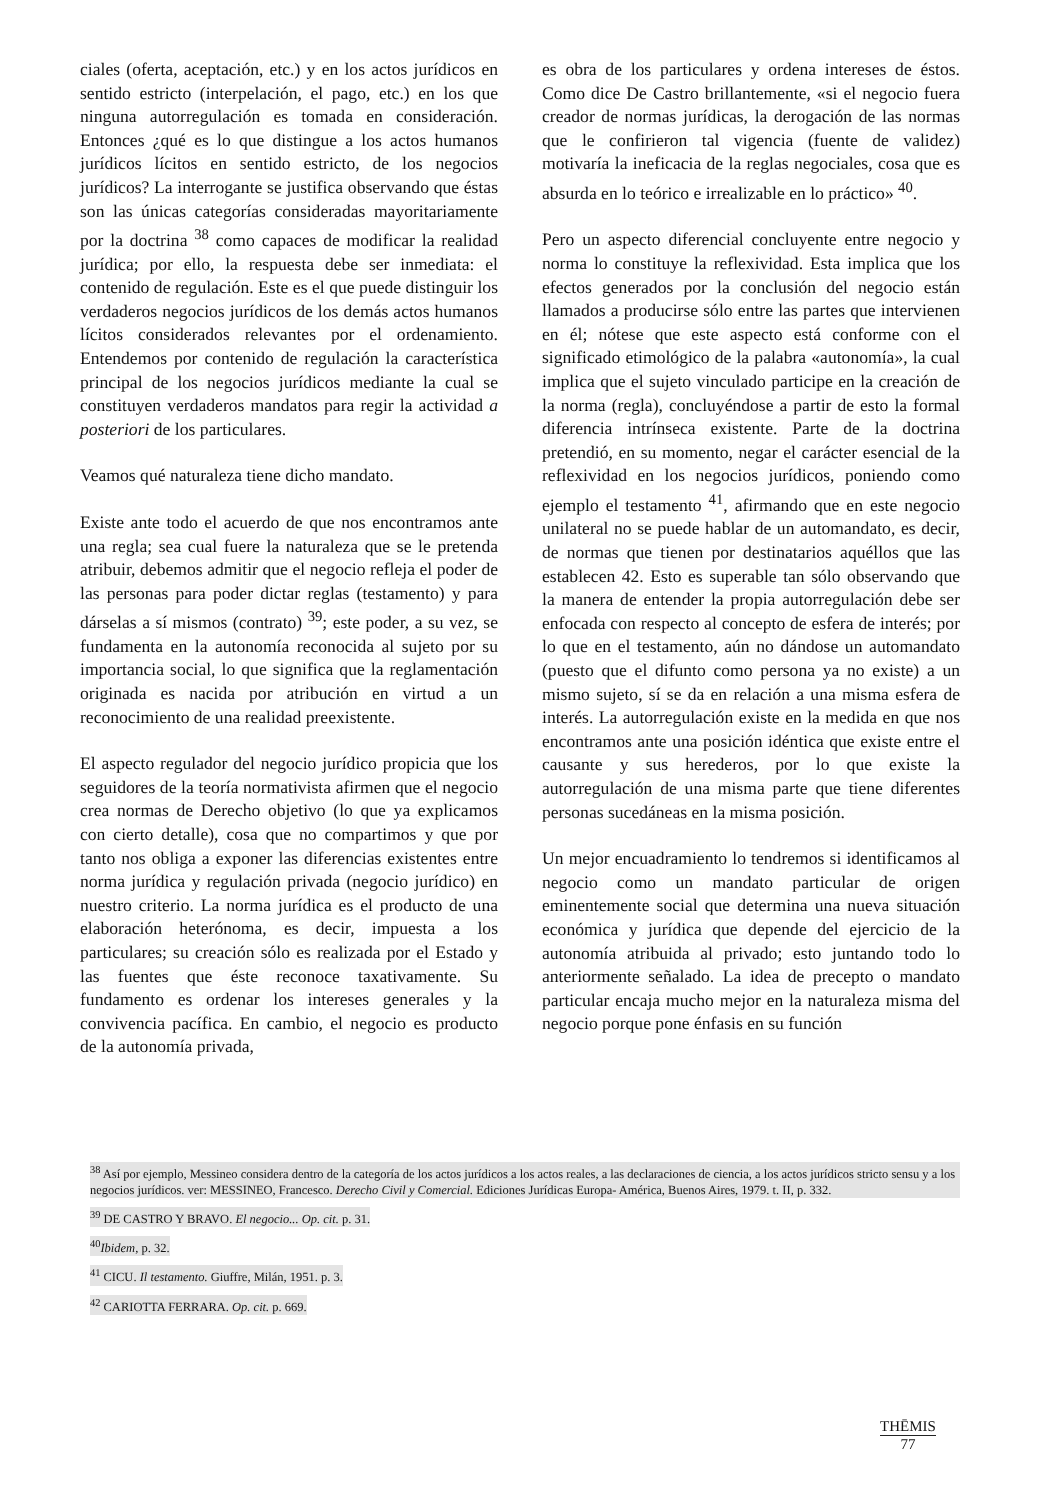ciales (oferta, aceptación, etc.) y en los actos jurídicos en sentido estricto (interpelación, el pago, etc.) en los que ninguna autorregulación es tomada en consideración. Entonces ¿qué es lo que distingue a los actos humanos jurídicos lícitos en sentido estricto, de los negocios jurídicos? La interrogante se justifica observando que éstas son las únicas categorías consideradas mayoritariamente por la doctrina <sup>38</sup> como capaces de modificar la realidad jurídica; por ello, la respuesta debe ser inmediata: el contenido de regulación. Este es el que puede distinguir los verdaderos negocios jurídicos de los demás actos humanos lícitos considerados relevantes por el ordenamiento. Entendemos por contenido de regulación la característica principal de los negocios jurídicos mediante la cual se constituyen verdaderos mandatos para regir la actividad a posteriori de los particulares.
Veamos qué naturaleza tiene dicho mandato.
Existe ante todo el acuerdo de que nos encontramos ante una regla; sea cual fuere la naturaleza que se le pretenda atribuir, debemos admitir que el negocio refleja el poder de las personas para poder dictar reglas (testamento) y para dárselas a sí mismos (contrato) <sup>39</sup>; este poder, a su vez, se fundamenta en la autonomía reconocida al sujeto por su importancia social, lo que significa que la reglamentación originada es nacida por atribución en virtud a un reconocimiento de una realidad preexistente.
El aspecto regulador del negocio jurídico propicia que los seguidores de la teoría normativista afirmen que el negocio crea normas de Derecho objetivo (lo que ya explicamos con cierto detalle), cosa que no compartimos y que por tanto nos obliga a exponer las diferencias existentes entre norma jurídica y regulación privada (negocio jurídico) en nuestro criterio. La norma jurídica es el producto de una elaboración heterónoma, es decir, impuesta a los particulares; su creación sólo es realizada por el Estado y las fuentes que éste reconoce taxativamente. Su fundamento es ordenar los intereses generales y la convivencia pacífica. En cambio, el negocio es producto de la autonomía privada,
es obra de los particulares y ordena intereses de éstos. Como dice De Castro brillantemente, «si el negocio fuera creador de normas jurídicas, la derogación de las normas que le confirieron tal vigencia (fuente de validez) motivaría la ineficacia de la reglas negociales, cosa que es absurda en lo teórico e irrealizable en lo práctico» <sup>40</sup>.
Pero un aspecto diferencial concluyente entre negocio y norma lo constituye la reflexividad. Esta implica que los efectos generados por la conclusión del negocio están llamados a producirse sólo entre las partes que intervienen en él; nótese que este aspecto está conforme con el significado etimológico de la palabra «autonomía», la cual implica que el sujeto vinculado participe en la creación de la norma (regla), concluyéndose a partir de esto la formal diferencia intrínseca existente. Parte de la doctrina pretendió, en su momento, negar el carácter esencial de la reflexividad en los negocios jurídicos, poniendo como ejemplo el testamento <sup>41</sup>, afirmando que en este negocio unilateral no se puede hablar de un automandato, es decir, de normas que tienen por destinatarios aquéllos que las establecen 42. Esto es superable tan sólo observando que la manera de entender la propia autorregulación debe ser enfocada con respecto al concepto de esfera de interés; por lo que en el testamento, aún no dándose un automandato (puesto que el difunto como persona ya no existe) a un mismo sujeto, sí se da en relación a una misma esfera de interés. La autorregulación existe en la medida en que nos encontramos ante una posición idéntica que existe entre el causante y sus herederos, por lo que existe la autorregulación de una misma parte que tiene diferentes personas sucedáneas en la misma posición.
Un mejor encuadramiento lo tendremos si identificamos al negocio como un mandato particular de origen eminentemente social que determina una nueva situación económica y jurídica que depende del ejercicio de la autonomía atribuida al privado; esto juntando todo lo anteriormente señalado. La idea de precepto o mandato particular encaja mucho mejor en la naturaleza misma del negocio porque pone énfasis en su función
<sup>38</sup> Así por ejemplo, Messineo considera dentro de la categoría de los actos jurídicos a los actos reales, a las declaraciones de ciencia, a los actos jurídicos stricto sensu y a los negocios jurídicos. ver: MESSINEO, Francesco. Derecho Civil y Comercial. Ediciones Jurídicas Europa- América, Buenos Aires, 1979. t. II, p. 332.
<sup>39</sup> DE CASTRO Y BRAVO. El negocio... Op. cit. p. 31.
<sup>40</sup> Ibidem, p. 32.
<sup>41</sup> CICU. Il testamento. Giuffre, Milán, 1951. p. 3.
<sup>42</sup> CARIOTTA FERRARA. Op. cit. p. 669.
THĒMIS
77